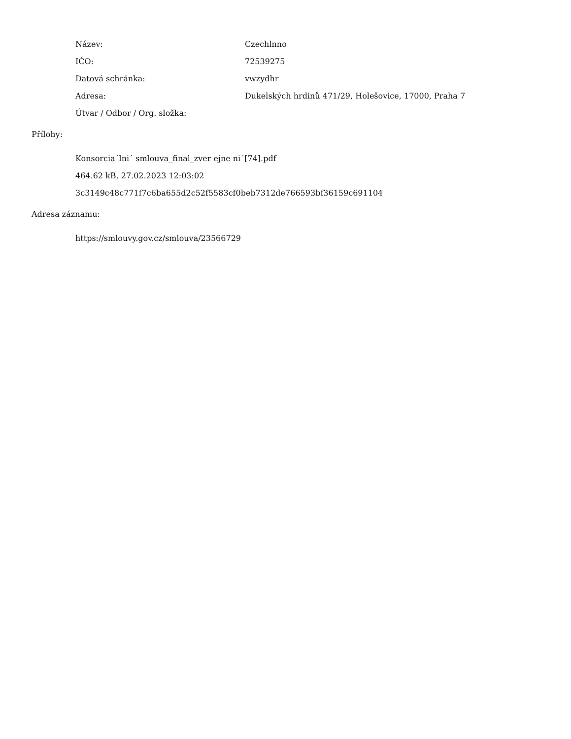Název: Czechlnno
IČO: 72539275
Datová schránka: vwzydhr
Adresa: Dukelských hrdinů 471/29, Holešovice, 17000, Praha 7
Útvar / Odbor / Org. složka:
Přílohy:
Konsorcia´lni´ smlouva_final_zver ejne ni´[74].pdf
464.62 kB, 27.02.2023 12:03:02
3c3149c48c771f7c6ba655d2c52f5583cf0beb7312de766593bf36159c691104
Adresa záznamu:
https://smlouvy.gov.cz/smlouva/23566729